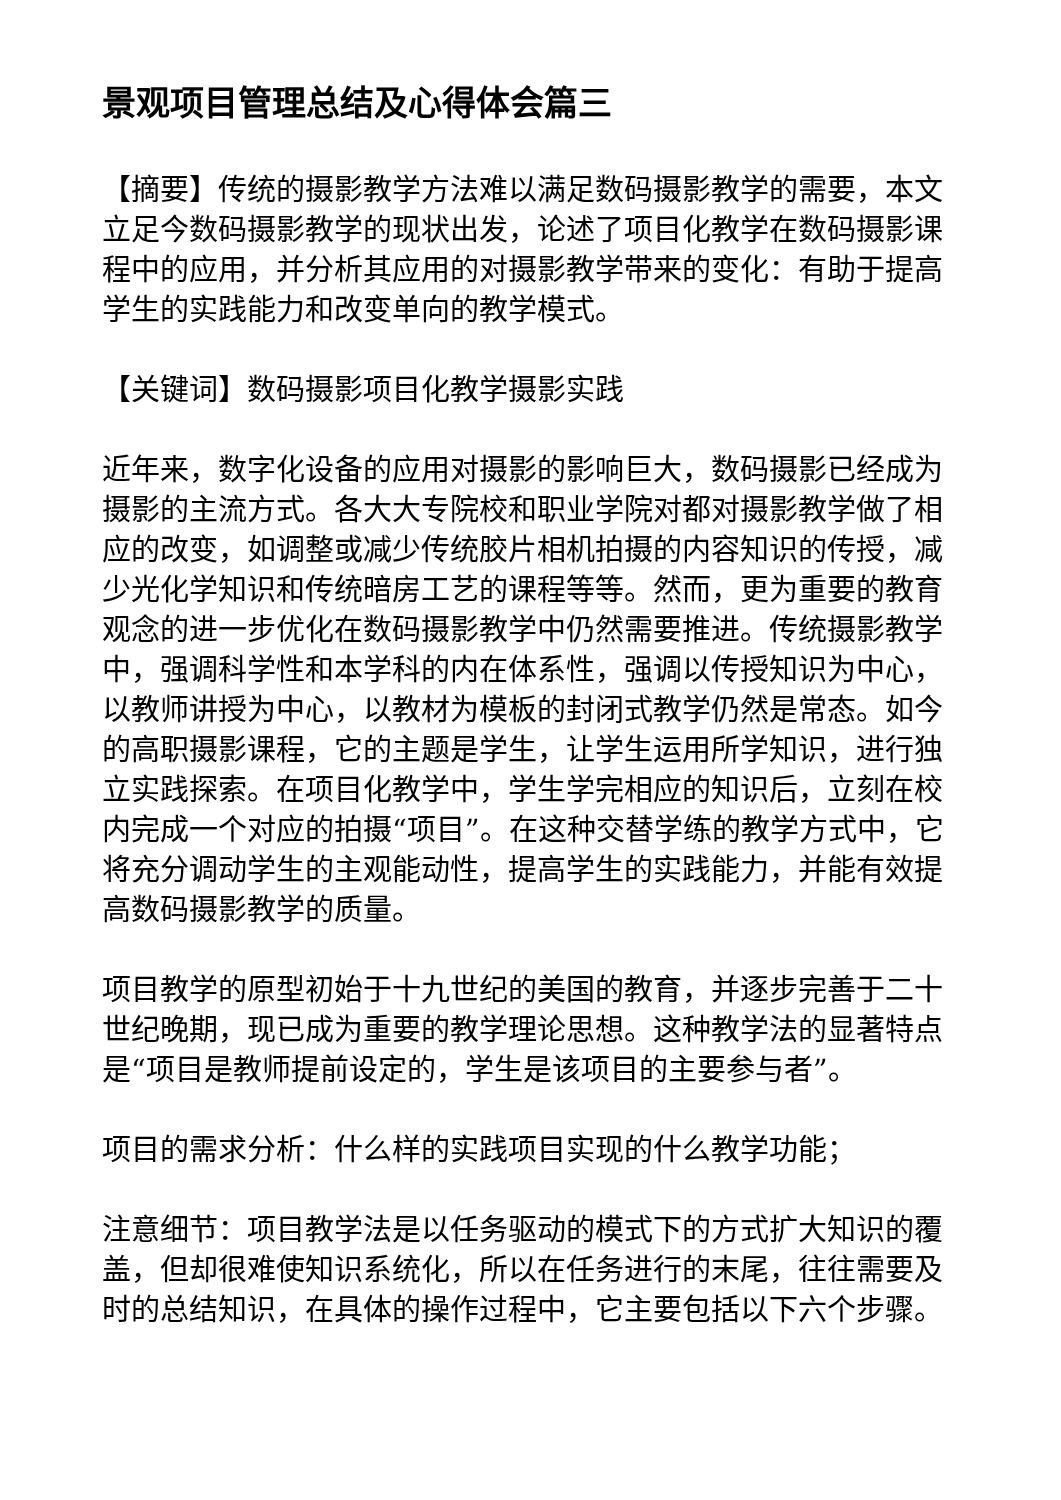景观项目管理总结及心得体会篇三
【摘要】传统的摄影教学方法难以满足数码摄影教学的需要，本文立足今数码摄影教学的现状出发，论述了项目化教学在数码摄影课程中的应用，并分析其应用的对摄影教学带来的变化：有助于提高学生的实践能力和改变单向的教学模式。
【关键词】数码摄影项目化教学摄影实践
近年来，数字化设备的应用对摄影的影响巨大，数码摄影已经成为摄影的主流方式。各大大专院校和职业学院对都对摄影教学做了相应的改变，如调整或减少传统胶片相机拍摄的内容知识的传授，减少光化学知识和传统暗房工艺的课程等等。然而，更为重要的教育观念的进一步优化在数码摄影教学中仍然需要推进。传统摄影教学中，强调科学性和本学科的内在体系性，强调以传授知识为中心，以教师讲授为中心，以教材为模板的封闭式教学仍然是常态。如今的高职摄影课程，它的主题是学生，让学生运用所学知识，进行独立实践探索。在项目化教学中，学生学完相应的知识后，立刻在校内完成一个对应的拍摄“项目”。在这种交替学练的教学方式中，它将充分调动学生的主观能动性，提高学生的实践能力，并能有效提高数码摄影教学的质量。
项目教学的原型初始于十九世纪的美国的教育，并逐步完善于二十世纪晚期，现已成为重要的教学理论思想。这种教学法的显著特点是“项目是教师提前设定的，学生是该项目的主要参与者”。
项目的需求分析：什么样的实践项目实现的什么教学功能；
注意细节：项目教学法是以任务驱动的模式下的方式扩大知识的覆盖，但却很难使知识系统化，所以在任务进行的末尾，往往需要及时的总结知识，在具体的操作过程中，它主要包括以下六个步骤。